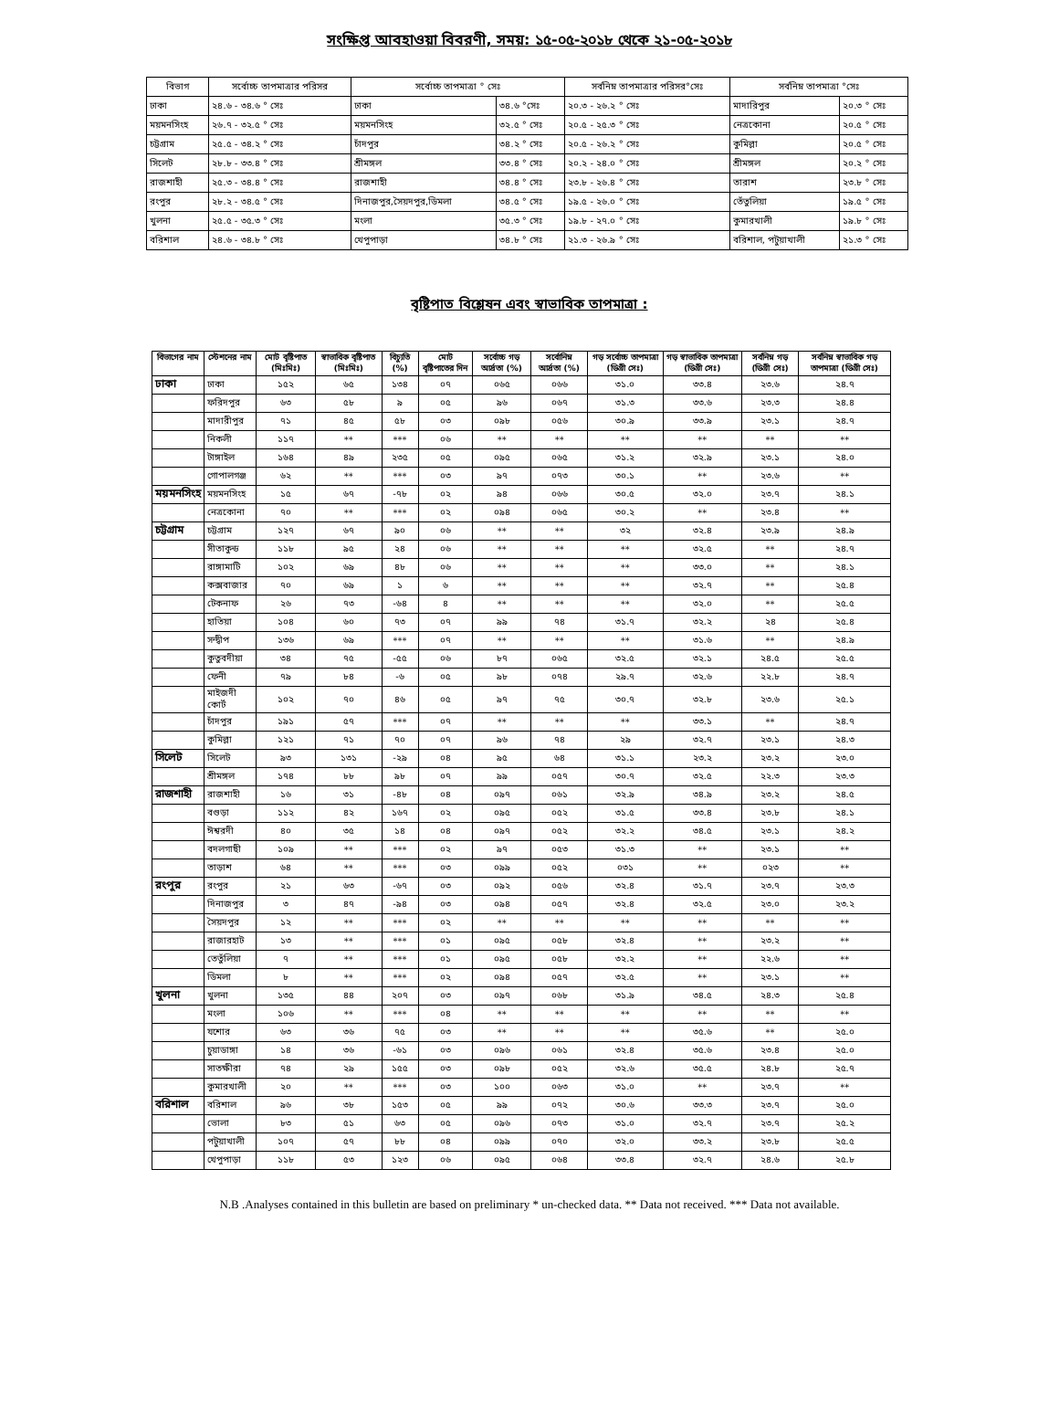সংক্ষিপ্ত আবহাওয়া বিবরণী, সময়: ১৫-০৫-২০১৮ থেকে ২১-০৫-২০১৮
| বিভাগ | সর্বোচ্চ তাপমাত্রার পরিসর | সর্বোচ্চ তাপমাত্রা ° সেঃ | | সর্বনিম্ন তাপমাত্রার পরিসর°সেঃ | সর্বনিম্ন তাপমাত্রা °সেঃ | |
| --- | --- | --- | --- | --- | --- | --- |
| ঢাকা | ২৪.৬ - ৩৪.৬ ° সেঃ | ঢাকা | ৩৪.৬ °সেঃ | ২০.৩ - ২৬.২ ° সেঃ | মাদারিপুর | ২০.৩ ° সেঃ |
| ময়মনসিংহ | ২৬.৭ - ৩২.৫ ° সেঃ | ময়মনসিংহ | ৩২.৫ ° সেঃ | ২০.৫ - ২৫.৩ ° সেঃ | নেত্রকোনা | ২০.৫ ° সেঃ |
| চট্টগ্রাম | ২৫.৫ - ৩৪.২ ° সেঃ | চাঁদপুর | ৩৪.২ ° সেঃ | ২০.৫ - ২৬.২ ° সেঃ | কুমিল্লা | ২০.৫ ° সেঃ |
| সিলেট | ২৮.৮ - ৩৩.৪ ° সেঃ | শ্রীমঙ্গল | ৩৩.৪ ° সেঃ | ২০.২ - ২৪.০ ° সেঃ | শ্রীমঙ্গল | ২০.২ ° সেঃ |
| রাজশাহী | ২৫.৩ - ৩৪.৪ ° সেঃ | রাজশাহী | ৩৪.৪ ° সেঃ | ২৩.৮ - ২৬.৪ ° সেঃ | তারাশ | ২৩.৮ ° সেঃ |
| রংপুর | ২৮.২ - ৩৪.৫ ° সেঃ | দিনাজপুর,সৈয়দপুর,ডিমলা | ৩৪.৫ ° সেঃ | ১৯.৫ - ২৬.০ ° সেঃ | তেঁতুলিয়া | ১৯.৫ ° সেঃ |
| খুলনা | ২৫.৫ - ৩৫.৩ ° সেঃ | মংলা | ৩৫.৩ ° সেঃ | ১৯.৮ - ২৭.০ ° সেঃ | কুমারখালী | ১৯.৮ ° সেঃ |
| বরিশাল | ২৪.৬ - ৩৪.৮ ° সেঃ | খেপুপাড়া | ৩৪.৮ ° সেঃ | ২১.৩ - ২৬.৯ ° সেঃ | বরিশাল, পটুয়াখালী | ২১.৩ ° সেঃ |
বৃষ্টিপাত বিশ্লেষন এবং স্বাভাবিক তাপমাত্রা :
| বিভাগের নাম | স্টেশনের নাম | মোট বৃষ্টিপাত (মিঃমিঃ) | স্বাভাবিক বৃষ্টিপাত (মিঃমিঃ) | বিচ্যুতি (%) | মোট বৃষ্টিপাতের দিন | সর্বোচ্চ গড় আর্দ্রতা (%) | সর্বোনিম্ন আর্দ্রতা (%) | গড় সর্বোচ্চ তাপমাত্রা (ডিগ্রী সেঃ) | গড় স্বাভাবিক তাপমাত্রা (ডিগ্রী সেঃ) | সর্বনিম্ন গড় (ডিগ্রী সেঃ) | সর্বনিম্ন স্বাভাবিক গড় তাপমাত্রা (ডিগ্রী সেঃ) |
| --- | --- | --- | --- | --- | --- | --- | --- | --- | --- | --- | --- |
| ঢাকা | ঢাকা | ১৫২ | ৬৫ | ১৩৪ | ০৭ | ০৬৫ | ০৬৬ | ৩১.০ | ৩৩.৪ | ২৩.৬ | ২৪.৭ |
| | ফরিদপুর | ৬৩ | ৫৮ | ৯ | ০৫ | ৯৬ | ০৬৭ | ৩১.৩ | ৩৩.৬ | ২৩.৩ | ২৪.৪ |
| | মাদারীপুর | ৭১ | ৪৫ | ৫৮ | ০৩ | ০৯৮ | ০৫৬ | ৩০.৯ | ৩৩.৯ | ২৩.১ | ২৪.৭ |
| | নিকলী | ১১৭ | ** | *** | ০৬ | ** | ** | ** | ** | ** | ** |
| | টাঙ্গাইল | ১৬৪ | ৪৯ | ২৩৫ | ০৫ | ০৯৫ | ০৬৫ | ৩১.২ | ৩২.৯ | ২৩.১ | ২৪.০ |
| | গোপালগঞ্জ | ৬২ | ** | *** | ০৩ | ৯৭ | ০৭৩ | ৩০.১ | ** | ২৩.৬ | ** |
| ময়মনসিংহ | ময়মনসিংহ | ১৫ | ৬৭ | -৭৮ | ০২ | ৯৪ | ০৬৬ | ৩০.৫ | ৩২.০ | ২৩.৭ | ২৪.১ |
| | নেত্রকোনা | ৭০ | ** | *** | ০২ | ০৯৪ | ০৬৫ | ৩০.২ | ** | ২৩.৪ | ** |
| চট্টগ্রাম | চট্টগ্রাম | ১২৭ | ৬৭ | ৯০ | ০৬ | ** | ** | ৩২ | ৩২.৪ | ২৩.৯ | ২৪.৯ |
| | সীতাকুন্ড | ১১৮ | ৯৫ | ২৪ | ০৬ | ** | ** | ** | ৩২.৫ | ** | ২৪.৭ |
| | রাঙ্গামাটি | ১০২ | ৬৯ | ৪৮ | ০৬ | ** | ** | ** | ৩৩.০ | ** | ২৪.১ |
| | কক্সবাজার | ৭০ | ৬৯ | ১ | ৬ | ** | ** | ** | ৩২.৭ | ** | ২৫.৪ |
| | টেকনাফ | ২৬ | ৭৩ | -৬৪ | ৪ | ** | ** | ** | ৩২.০ | ** | ২৫.৫ |
| | হাতিয়া | ১০৪ | ৬০ | ৭৩ | ০৭ | ৯৯ | ৭৪ | ৩১.৭ | ৩২.২ | ২৪ | ২৫.৪ |
| | সন্দ্বীপ | ১৩৬ | ৬৯ | *** | ০৭ | ** | ** | ** | ৩১.৬ | ** | ২৪.৯ |
| | কুতুবদীয়া | ৩৪ | ৭৫ | -৫৫ | ০৬ | ৮৭ | ০৬৫ | ৩২.৫ | ৩২.১ | ২৪.৫ | ২৫.৫ |
| | ফেনী | ৭৯ | ৮৪ | -৬ | ০৫ | ৯৮ | ০৭৪ | ২৯.৭ | ৩২.৬ | ২২.৮ | ২৪.৭ |
| | মাইজদী কোর্ট | ১০২ | ৭০ | ৪৬ | ০৫ | ৯৭ | ৭৫ | ৩০.৭ | ৩২.৮ | ২৩.৬ | ২৫.১ |
| | চাঁদপুর | ১৯১ | ৫৭ | *** | ০৭ | ** | ** | ** | ৩৩.১ | ** | ২৪.৭ |
| | কুমিল্লা | ১২১ | ৭১ | ৭০ | ০৭ | ৯৬ | ৭৪ | ২৯ | ৩২.৭ | ২৩.১ | ২৪.৩ |
| সিলেট | সিলেট | ৯৩ | ১৩১ | -২৯ | ০৪ | ৯৫ | ৬৪ | ৩১.১ | ২৩.২ | ২৩.২ | ২৩.০ |
| | শ্রীমঙ্গল | ১৭৪ | ৮৮ | ৯৮ | ০৭ | ৯৯ | ০৫৭ | ৩০.৭ | ৩২.৫ | ২২.৩ | ২৩.৩ |
| রাজশাহী | রাজশাহী | ১৬ | ৩১ | -৪৮ | ০৪ | ০৯৭ | ০৬১ | ৩২.৯ | ৩৪.৯ | ২৩.২ | ২৪.৫ |
| | বগুড়া | ১১২ | ৪২ | ১৬৭ | ০২ | ০৯৫ | ০৫২ | ৩১.৫ | ৩৩.৪ | ২৩.৮ | ২৪.১ |
| | ঈশ্বরদী | ৪০ | ৩৫ | ১৪ | ০৪ | ০৯৭ | ০৫২ | ৩২.২ | ৩৪.৫ | ২৩.১ | ২৪.২ |
| | বদলগাছী | ১০৯ | ** | *** | ০২ | ৯৭ | ০৫৩ | ৩১.৩ | ** | ২৩.১ | ** |
| | তাড়াশ | ৬৪ | ** | *** | ০৩ | ০৯৯ | ০৫২ | ০৩১ | ** | ০২৩ | ** |
| রংপুর | রংপুর | ২১ | ৬৩ | -৬৭ | ০৩ | ০৯২ | ০৫৬ | ৩২.৪ | ৩১.৭ | ২৩.৭ | ২৩.৩ |
| | দিনাজপুর | ৩ | ৪৭ | -৯৪ | ০৩ | ০৯৪ | ০৫৭ | ৩২.৪ | ৩২.৫ | ২৩.০ | ২৩.২ |
| | সৈয়দপুর | ১২ | ** | *** | ০২ | ** | ** | ** | ** | ** | ** |
| | রাজারহাট | ১৩ | ** | *** | ০১ | ০৯৫ | ০৫৮ | ৩২.৪ | ** | ২৩.২ | ** |
| | তেতুঁলিয়া | ৭ | ** | *** | ০১ | ০৯৫ | ০৫৮ | ৩২.২ | ** | ২২.৬ | ** |
| | ডিমলা | ৮ | ** | *** | ০২ | ০৯৪ | ০৫৭ | ৩২.৫ | ** | ২৩.১ | ** |
| খুলনা | খুলনা | ১৩৫ | ৪৪ | ২০৭ | ০৩ | ০৯৭ | ০৬৮ | ৩১.৯ | ৩৪.৫ | ২৪.৩ | ২৫.৪ |
| | মংলা | ১০৬ | ** | *** | ০৪ | ** | ** | ** | ** | ** | ** |
| | যশোর | ৬৩ | ৩৬ | ৭৫ | ০৩ | ** | ** | ** | ৩৫.৬ | ** | ২৫.০ |
| | চুয়াডাঙ্গা | ১৪ | ৩৬ | -৬১ | ০৩ | ০৯৬ | ০৬১ | ৩২.৪ | ৩৫.৬ | ২৩.৪ | ২৫.০ |
| | সাতক্ষীরা | ৭৪ | ২৯ | ১৫৫ | ০৩ | ০৯৮ | ০৫২ | ৩২.৬ | ৩৫.৫ | ২৪.৮ | ২৫.৭ |
| | কুমারখালী | ২০ | ** | *** | ০৩ | ১০০ | ০৬৩ | ৩১.০ | ** | ২৩.৭ | ** |
| বরিশাল | বরিশাল | ৯৬ | ৩৮ | ১৫৩ | ০৫ | ৯৯ | ০৭২ | ৩০.৬ | ৩৩.৩ | ২৩.৭ | ২৫.০ |
| | ভোলা | ৮৩ | ৫১ | ৬৩ | ০৫ | ০৯৬ | ০৭৩ | ৩১.০ | ৩২.৭ | ২৩.৭ | ২৫.২ |
| | পটুয়াখালী | ১০৭ | ৫৭ | ৮৮ | ০৪ | ০৯৯ | ০৭০ | ৩২.০ | ৩৩.২ | ২৩.৮ | ২৫.৫ |
| | খেপুপাড়া | ১১৮ | ৫৩ | ১২৩ | ০৬ | ০৯৫ | ০৬৪ | ৩৩.৪ | ৩২.৭ | ২৪.৬ | ২৫.৮ |
N.B .Analyses contained in this bulletin are based on preliminary * un-checked data. ** Data not received. *** Data not available.